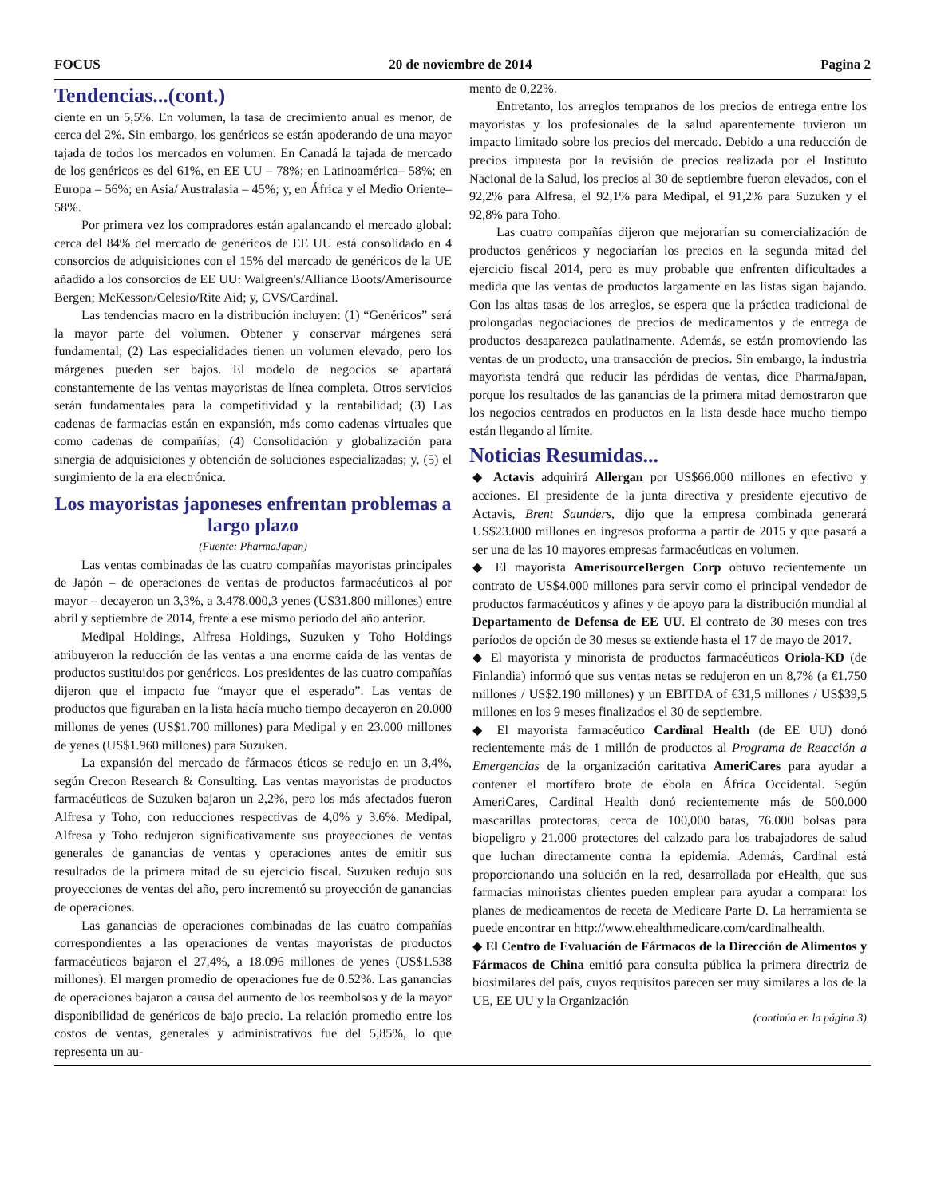FOCUS 20 de noviembre de 2014 Pagina 2
Tendencias...(cont.)
ciente en un 5,5%. En volumen, la tasa de crecimiento anual es menor, de cerca del 2%. Sin embargo, los genéricos se están apoderando de una mayor tajada de todos los mercados en volumen. En Canadá la tajada de mercado de los genéricos es del 61%, en EE UU – 78%; en Latinoamérica– 58%; en Europa – 56%; en Asia/ Australasia – 45%; y, en África y el Medio Oriente– 58%.
Por primera vez los compradores están apalancando el mercado global: cerca del 84% del mercado de genéricos de EE UU está consolidado en 4 consorcios de adquisiciones con el 15% del mercado de genéricos de la UE añadido a los consorcios de EE UU: Walgreen's/Alliance Boots/Amerisource Bergen; McKesson/Celesio/Rite Aid; y, CVS/Cardinal.
Las tendencias macro en la distribución incluyen: (1) “Genéricos” será la mayor parte del volumen. Obtener y conservar márgenes será fundamental; (2) Las especialidades tienen un volumen elevado, pero los márgenes pueden ser bajos. El modelo de negocios se apartará constantemente de las ventas mayoristas de línea completa. Otros servicios serán fundamentales para la competitividad y la rentabilidad; (3) Las cadenas de farmacias están en expansión, más como cadenas virtuales que como cadenas de compañías; (4) Consolidación y globalización para sinergia de adquisiciones y obtención de soluciones especializadas; y, (5) el surgimiento de la era electrónica.
Los mayoristas japoneses enfrentan problemas a largo plazo
(Fuente: PharmaJapan)
Las ventas combinadas de las cuatro compañías mayoristas principales de Japón – de operaciones de ventas de productos farmacéuticos al por mayor – decayeron un 3,3%, a 3.478.000,3 yenes (US31.800 millones) entre abril y septiembre de 2014, frente a ese mismo período del año anterior.
Medipal Holdings, Alfresa Holdings, Suzuken y Toho Holdings atribuyeron la reducción de las ventas a una enorme caída de las ventas de productos sustituidos por genéricos. Los presidentes de las cuatro compañías dijeron que el impacto fue “mayor que el esperado”. Las ventas de productos que figuraban en la lista hacía mucho tiempo decayeron en 20.000 millones de yenes (US$1.700 millones) para Medipal y en 23.000 millones de yenes (US$1.960 millones) para Suzuken.
La expansión del mercado de fármacos éticos se redujo en un 3,4%, según Crecon Research & Consulting. Las ventas mayoristas de productos farmacéuticos de Suzuken bajaron un 2,2%, pero los más afectados fueron Alfresa y Toho, con reducciones respectivas de 4,0% y 3.6%. Medipal, Alfresa y Toho redujeron significativamente sus proyecciones de ventas generales de ganancias de ventas y operaciones antes de emitir sus resultados de la primera mitad de su ejercicio fiscal. Suzuken redujo sus proyecciones de ventas del año, pero incrementó su proyección de ganancias de operaciones.
Las ganancias de operaciones combinadas de las cuatro compañías correspondientes a las operaciones de ventas mayoristas de productos farmacéuticos bajaron el 27,4%, a 18.096 millones de yenes (US$1.538 millones). El margen promedio de operaciones fue de 0.52%. Las ganancias de operaciones bajaron a causa del aumento de los reembolsos y de la mayor disponibilidad de genéricos de bajo precio. La relación promedio entre los costos de ventas, generales y administrativos fue del 5,85%, lo que representa un au-
mento de 0,22%.
Entretanto, los arreglos tempranos de los precios de entrega entre los mayoristas y los profesionales de la salud aparentemente tuvieron un impacto limitado sobre los precios del mercado. Debido a una reducción de precios impuesta por la revisión de precios realizada por el Instituto Nacional de la Salud, los precios al 30 de septiembre fueron elevados, con el 92,2% para Alfresa, el 92,1% para Medipal, el 91,2% para Suzuken y el 92,8% para Toho.
Las cuatro compañías dijeron que mejorarían su comercialización de productos genéricos y negociarían los precios en la segunda mitad del ejercicio fiscal 2014, pero es muy probable que enfrenten dificultades a medida que las ventas de productos largamente en las listas sigan bajando. Con las altas tasas de los arreglos, se espera que la práctica tradicional de prolongadas negociaciones de precios de medicamentos y de entrega de productos desaparezca paulatinamente. Además, se están promoviendo las ventas de un producto, una transacción de precios. Sin embargo, la industria mayorista tendrá que reducir las pérdidas de ventas, dice PharmaJapan, porque los resultados de las ganancias de la primera mitad demostraron que los negocios centrados en productos en la lista desde hace mucho tiempo están llegando al límite.
Noticias Resumidas...
◆ Actavis adquirirá Allergan por US$66.000 millones en efectivo y acciones. El presidente de la junta directiva y presidente ejecutivo de Actavis, Brent Saunders, dijo que la empresa combinada generará US$23.000 millones en ingresos proforma a partir de 2015 y que pasará a ser una de las 10 mayores empresas farmacéuticas en volumen.
◆ El mayorista AmerisourceBergen Corp obtuvo recientemente un contrato de US$4.000 millones para servir como el principal vendedor de productos farmacéuticos y afines y de apoyo para la distribución mundial al Departamento de Defensa de EE UU. El contrato de 30 meses con tres períodos de opción de 30 meses se extiende hasta el 17 de mayo de 2017.
◆ El mayorista y minorista de productos farmacéuticos Oriola-KD (de Finlandia) informó que sus ventas netas se redujeron en un 8,7% (a €1.750 millones / US$2.190 millones) y un EBITDA of €31,5 millones / US$39,5 millones en los 9 meses finalizados el 30 de septiembre.
◆ El mayorista farmacéutico Cardinal Health (de EE UU) donó recientemente más de 1 millón de productos al Programa de Reacción a Emergencias de la organización caritativa AmeriCares para ayudar a contener el mortífero brote de ébola en África Occidental. Según AmeriCares, Cardinal Health donó recientemente más de 500.000 mascarillas protectoras, cerca de 100,000 batas, 76.000 bolsas para biopeligro y 21.000 protectores del calzado para los trabajadores de salud que luchan directamente contra la epidemia. Además, Cardinal está proporcionando una solución en la red, desarrollada por eHealth, que sus farmacias minoristas clientes pueden emplear para ayudar a comparar los planes de medicamentos de receta de Medicare Parte D. La herramienta se puede encontrar en http://www.ehealthmedicare.com/cardinalhealth.
◆ El Centro de Evaluación de Fármacos de la Dirección de Alimentos y Fármacos de China emitió para consulta pública la primera directriz de biosimilares del país, cuyos requisitos parecen ser muy similares a los de la UE, EE UU y la Organización
(continúa en la página 3)